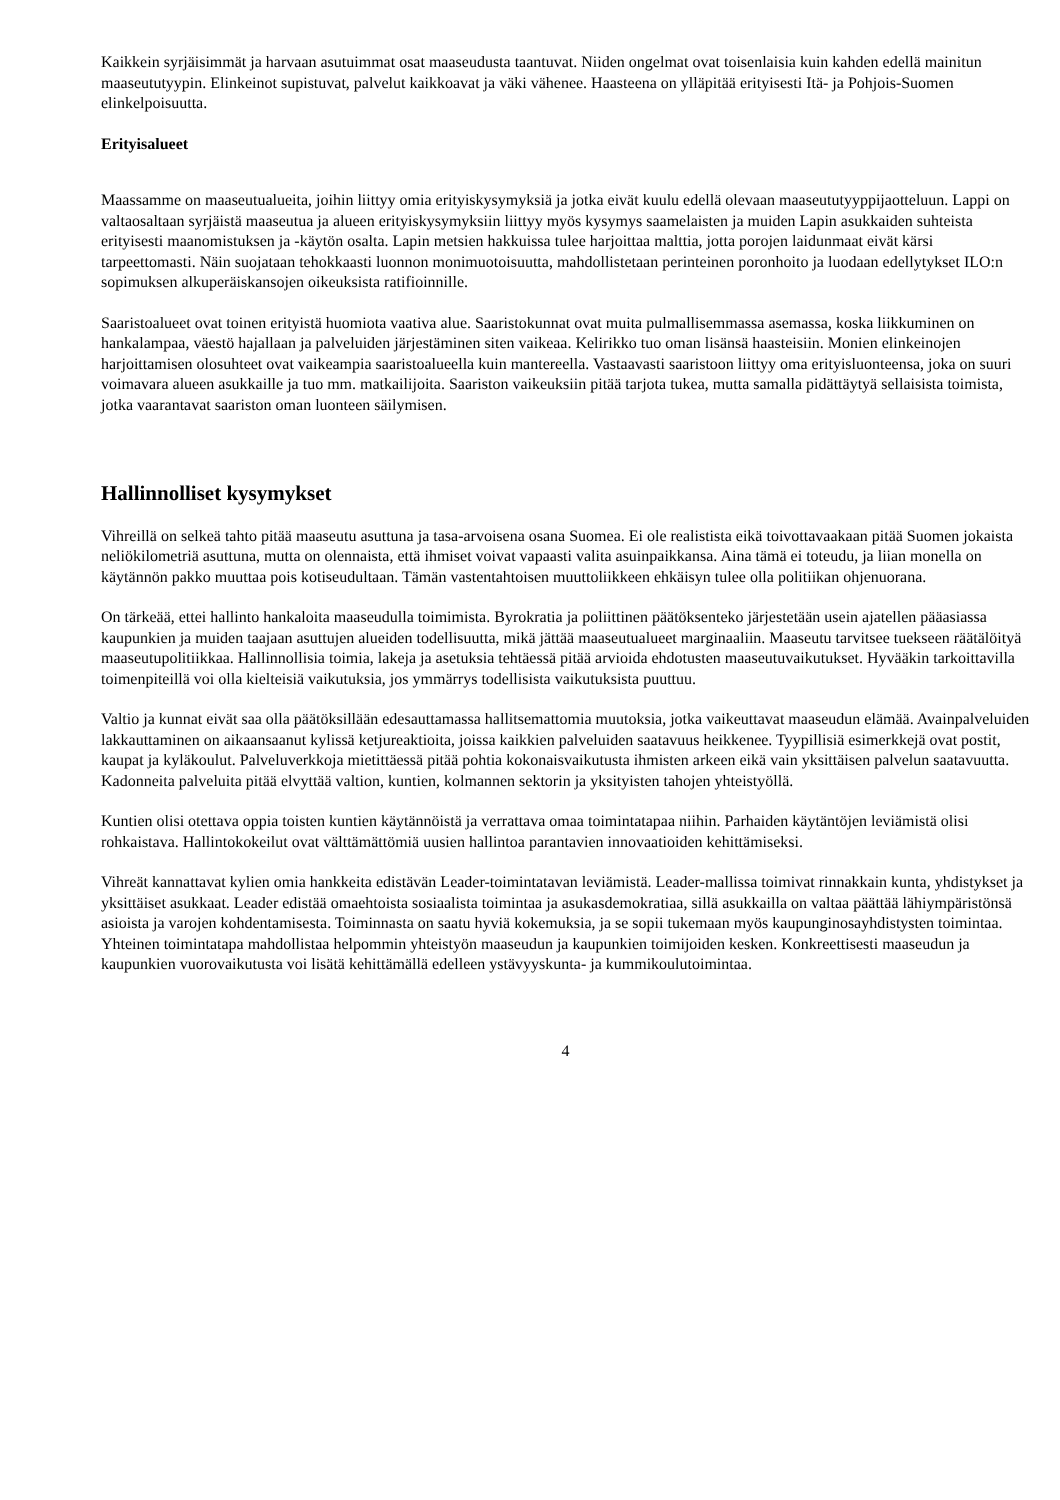Kaikkein syrjäisimmät ja harvaan asutuimmat osat maaseudusta taantuvat. Niiden ongelmat ovat toisenlaisia kuin kahden edellä mainitun maaseututyypin. Elinkeinot supistuvat, palvelut kaikkoavat ja väki vähenee. Haasteena on ylläpitää erityisesti Itä- ja Pohjois-Suomen elinkelpoisuutta.
Erityisalueet
Maassamme on maaseutualueita, joihin liittyy omia erityiskysymyksiä ja jotka eivät kuulu edellä olevaan maaseututyyppijaotteluun. Lappi on valtaosaltaan syrjäistä maaseutua ja alueen erityiskysymyksiin liittyy myös kysymys saamelaisten ja muiden Lapin asukkaiden suhteista erityisesti maanomistuksen ja -käytön osalta. Lapin metsien hakkuissa tulee harjoittaa malttia, jotta porojen laidunmaat eivät kärsi tarpeettomasti. Näin suojataan tehokkaasti luonnon monimuotoisuutta, mahdollistetaan perinteinen poronhoito ja luodaan edellytykset ILO:n sopimuksen alkuperäiskansojen oikeuksista ratifioinnille.
Saaristoalueet ovat toinen erityistä huomiota vaativa alue. Saaristokunnat ovat muita pulmallisemmassa asemassa, koska liikkuminen on hankalampaa, väestö hajallaan ja palveluiden järjestäminen siten vaikeaa. Kelirikko tuo oman lisänsä haasteisiin. Monien elinkeinojen harjoittamisen olosuhteet ovat vaikeampia saaristoalueella kuin mantereella. Vastaavasti saaristoon liittyy oma erityisluonteensa, joka on suuri voimavara alueen asukkaille ja tuo mm. matkailijoita. Saariston vaikeuksiin pitää tarjota tukea, mutta samalla pidättäytyä sellaisista toimista, jotka vaarantavat saariston oman luonteen säilymisen.
Hallinnolliset kysymykset
Vihreillä on selkeä tahto pitää maaseutu asuttuna ja tasa-arvoisena osana Suomea. Ei ole realistista eikä toivottavaakaan pitää Suomen jokaista neliökilometriä asuttuna, mutta on olennaista, että ihmiset voivat vapaasti valita asuinpaikkansa. Aina tämä ei toteudu, ja liian monella on käytännön pakko muuttaa pois kotiseudultaan. Tämän vastentahtoisen muuttoliikkeen ehkäisyn tulee olla politiikan ohjenuorana.
On tärkeää, ettei hallinto hankaloita maaseudulla toimimista. Byrokratia ja poliittinen päätöksenteko järjestetään usein ajatellen pääasiassa kaupunkien ja muiden taajaan asuttujen alueiden todellisuutta, mikä jättää maaseutualueet marginaaliin. Maaseutu tarvitsee tuekseen räätälöityä maaseutupolitiikkaa. Hallinnollisia toimia, lakeja ja asetuksia tehtäessä pitää arvioida ehdotusten maaseutuvaikutukset. Hyvääkin tarkoittavilla toimenpiteillä voi olla kielteisiä vaikutuksia, jos ymmärrys todellisista vaikutuksista puuttuu.
Valtio ja kunnat eivät saa olla päätöksillään edesauttamassa hallitsemattomia muutoksia, jotka vaikeuttavat maaseudun elämää. Avainpalveluiden lakkauttaminen on aikaansaanut kylissä ketjureaktioita, joissa kaikkien palveluiden saatavuus heikkenee. Tyypillisiä esimerkkejä ovat postit, kaupat ja kyläkoulut. Palveluverkkoja mietittäessä pitää pohtia kokonaisvaikutusta ihmisten arkeen eikä vain yksittäisen palvelun saatavuutta. Kadonneita palveluita pitää elvyttää valtion, kuntien, kolmannen sektorin ja yksityisten tahojen yhteistyöllä.
Kuntien olisi otettava oppia toisten kuntien käytännöistä ja verrattava omaa toimintatapaa niihin. Parhaiden käytäntöjen leviämistä olisi rohkaistava. Hallintokokeilut ovat välttämättömiä uusien hallintoa parantavien innovaatioiden kehittämiseksi.
Vihreät kannattavat kylien omia hankkeita edistävän Leader-toimintatavan leviämistä. Leader-mallissa toimivat rinnakkain kunta, yhdistykset ja yksittäiset asukkaat. Leader edistää omaehtoista sosiaalista toimintaa ja asukasdemokratiaa, sillä asukkailla on valtaa päättää lähiympäristönsä asioista ja varojen kohdentamisesta. Toiminnasta on saatu hyviä kokemuksia, ja se sopii tukemaan myös kaupunginosayhdistysten toimintaa. Yhteinen toimintatapa mahdollistaa helpommin yhteistyön maaseudun ja kaupunkien toimijoiden kesken. Konkreettisesti maaseudun ja kaupunkien vuorovaikutusta voi lisätä kehittämällä edelleen ystävyyskunta- ja kummikoulutoimintaa.
4